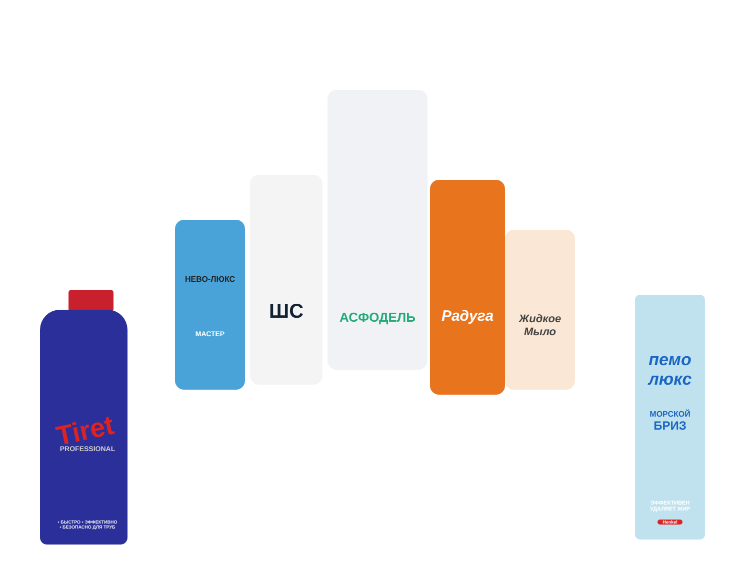Tiret
PROFESSIONAL
• БЫСТРО • ЭФФЕКТИВНО
• БЕЗОПАСНО ДЛЯ ТРУБ
НЕВО-ЛЮКС
МАСТЕР
ШС АСФОДЕЛЬ Радуга
Жидкое Мыло
пемо
люкс
МОРСКОЙ
БРИЗ
ЭФФЕКТИВЕН
УДАЛЯЕТ ЖИР
Henkel